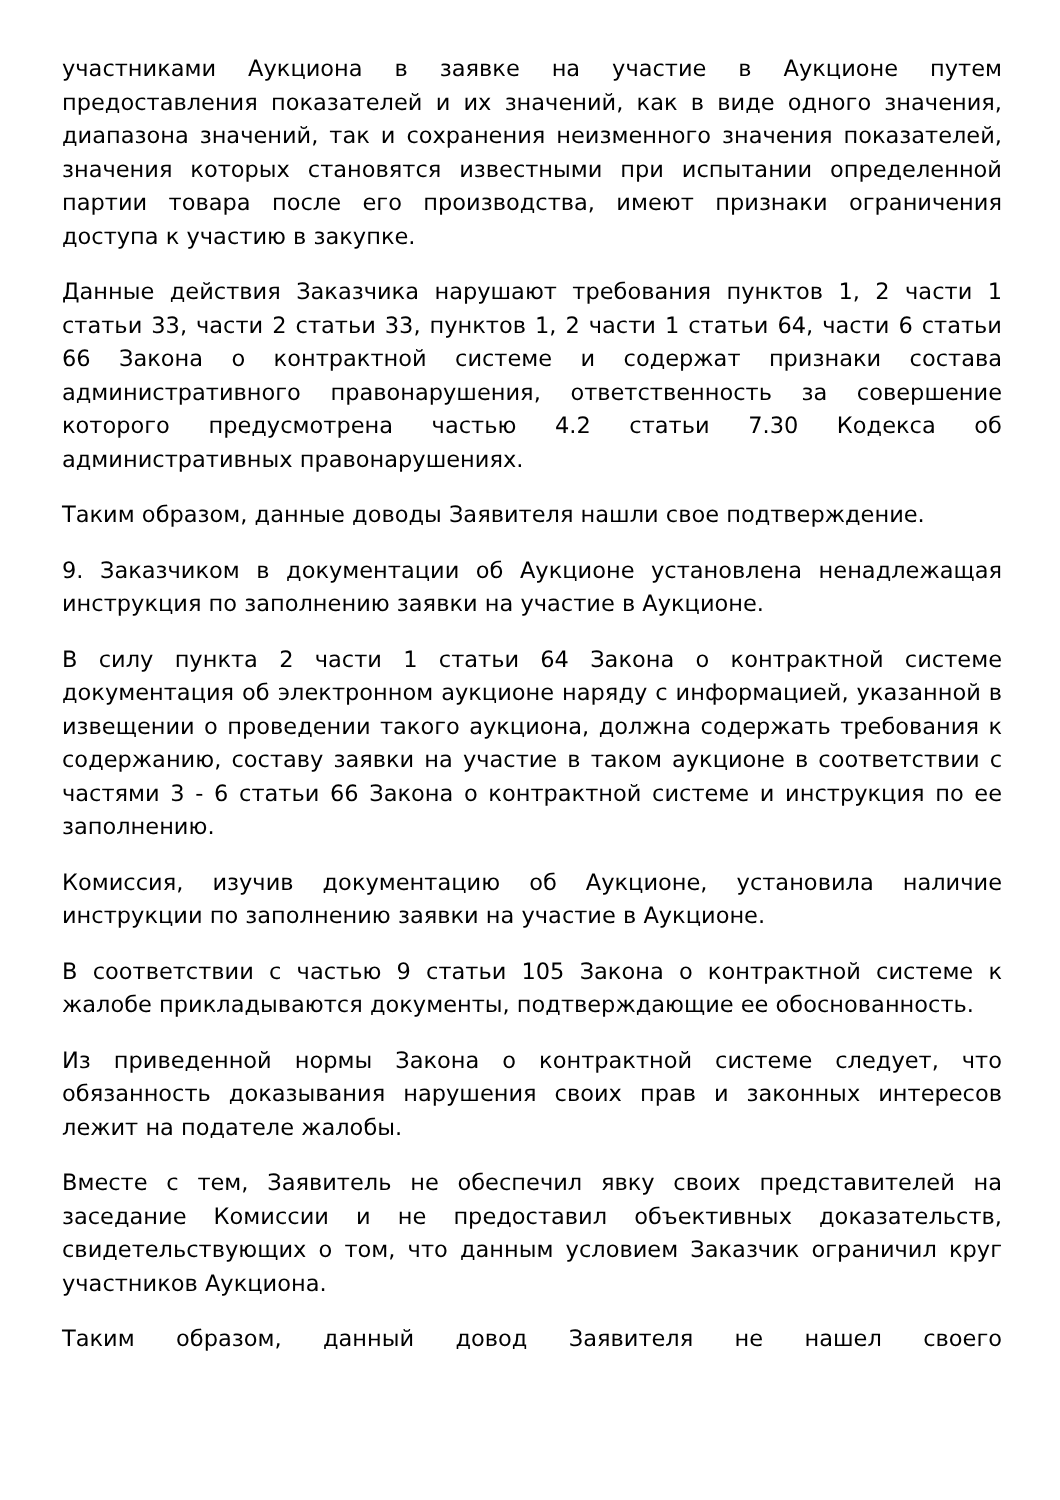участниками Аукциона в заявке на участие в Аукционе путем предоставления показателей и их значений, как в виде одного значения, диапазона значений, так и сохранения неизменного значения показателей, значения которых становятся известными при испытании определенной партии товара после его производства, имеют признаки ограничения доступа к участию в закупке.
Данные действия Заказчика нарушают требования пунктов 1, 2 части 1 статьи 33, части 2 статьи 33, пунктов 1, 2 части 1 статьи 64, части 6 статьи 66 Закона о контрактной системе и содержат признаки состава административного правонарушения, ответственность за совершение которого предусмотрена частью 4.2 статьи 7.30 Кодекса об административных правонарушениях.
Таким образом, данные доводы Заявителя нашли свое подтверждение.
9. Заказчиком в документации об Аукционе установлена ненадлежащая инструкция по заполнению заявки на участие в Аукционе.
В силу пункта 2 части 1 статьи 64 Закона о контрактной системе документация об электронном аукционе наряду с информацией, указанной в извещении о проведении такого аукциона, должна содержать требования к содержанию, составу заявки на участие в таком аукционе в соответствии с частями 3 - 6 статьи 66 Закона о контрактной системе и инструкция по ее заполнению.
Комиссия, изучив документацию об Аукционе, установила наличие инструкции по заполнению заявки на участие в Аукционе.
В соответствии с частью 9 статьи 105 Закона о контрактной системе к жалобе прикладываются документы, подтверждающие ее обоснованность.
Из приведенной нормы Закона о контрактной системе следует, что обязанность доказывания нарушения своих прав и законных интересов лежит на подателе жалобы.
Вместе с тем, Заявитель не обеспечил явку своих представителей на заседание Комиссии и не предоставил объективных доказательств, свидетельствующих о том, что данным условием Заказчик ограничил круг участников Аукциона.
Таким образом, данный довод Заявителя не нашел своего